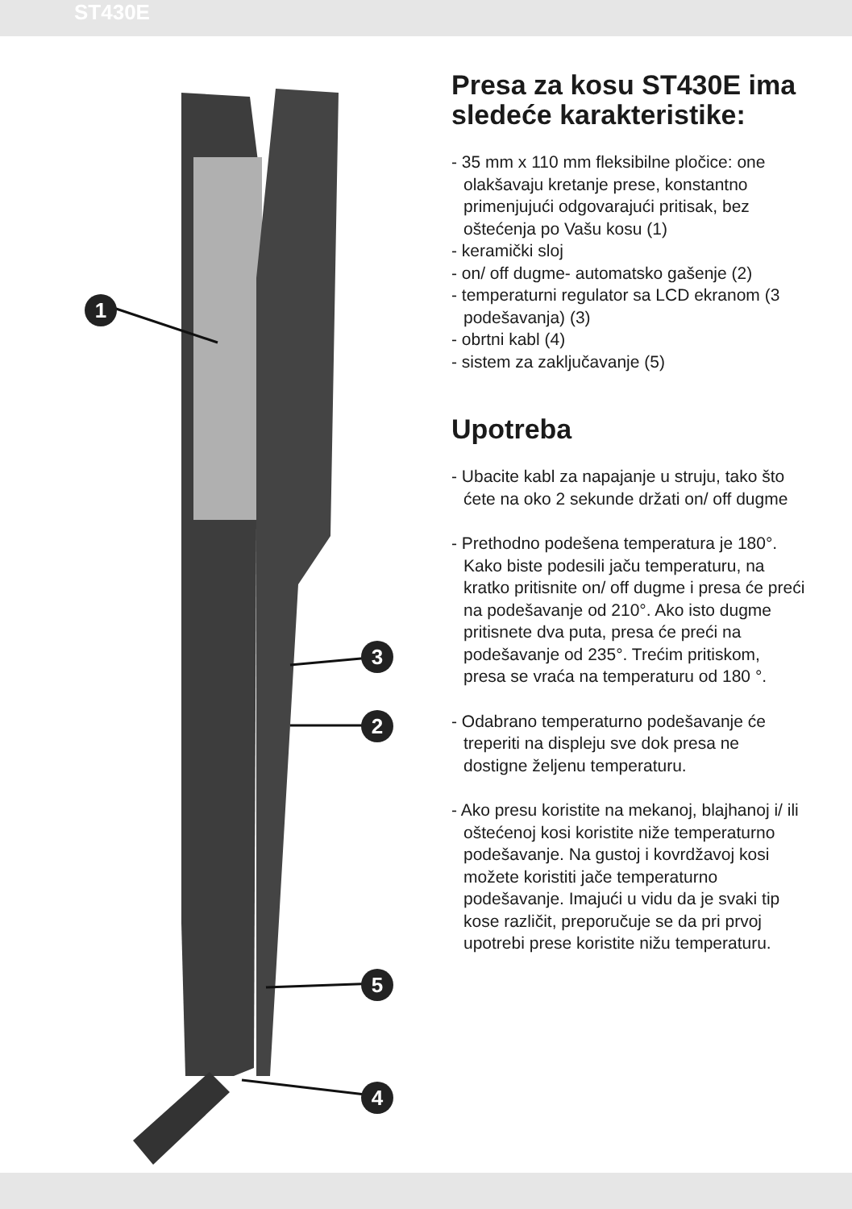ST430E
1
3
2
5
4
Presa za kosu ST430E ima sledeće karakteristike:
- 35 mm x 110 mm fleksibilne pločice: one olakšavaju kretanje prese, konstantno primenjujući odgovarajući pritisak, bez oštećenja po Vašu kosu (1)
- keramički sloj
- on/ off dugme- automatsko gašenje (2)
- temperaturni regulator sa LCD ekranom (3 podešavanja) (3)
- obrtni kabl (4)
- sistem za zaključavanje (5)
Upotreba
- Ubacite kabl za napajanje u struju, tako što ćete na oko 2 sekunde držati on/ off dugme
- Prethodno podešena temperatura je 180°. Kako biste podesili jaču temperaturu, na kratko pritisnite on/ off dugme i presa će preći na podešavanje od 210°. Ako isto dugme pritisnete dva puta, presa će preći na podešavanje od 235°. Trećim pritiskom, presa se vraća na temperaturu od 180 °.
- Odabrano temperaturno podešavanje će treperiti na displeju sve dok presa ne dostigne željenu temperaturu.
- Ako presu koristite na mekanoj, blajhanoj i/ ili oštećenoj kosi koristite niže temperaturno podešavanje. Na gustoj i kovrdžavoj kosi možete koristiti jače temperaturno podešavanje. Imajući u vidu da je svaki tip kose različit, preporučuje se da pri prvoj upotrebi prese koristite nižu temperaturu.